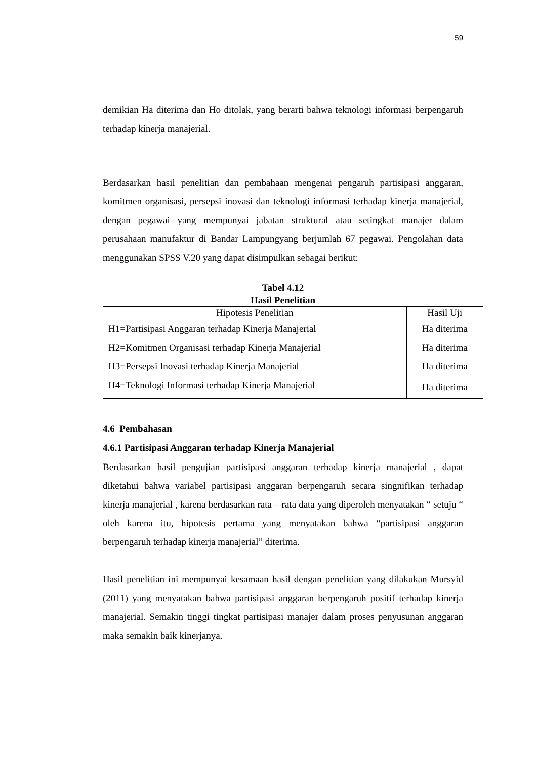59
demikian Ha diterima dan Ho ditolak, yang berarti bahwa teknologi informasi berpengaruh terhadap kinerja manajerial.
Berdasarkan hasil penelitian dan pembahaan mengenai pengaruh partisipasi anggaran, komitmen organisasi, persepsi inovasi dan teknologi informasi terhadap kinerja manajerial, dengan pegawai yang mempunyai jabatan struktural atau setingkat manajer dalam perusahaan manufaktur di Bandar Lampungyang berjumlah 67 pegawai. Pengolahan data menggunakan SPSS V.20 yang dapat disimpulkan sebagai berikut:
Tabel 4.12
Hasil Penelitian
| Hipotesis Penelitian | Hasil Uji |
| --- | --- |
| H1=Partisipasi Anggaran terhadap Kinerja Manajerial | Ha diterima |
| H2=Komitmen Organisasi terhadap Kinerja Manajerial | Ha diterima |
| H3=Persepsi Inovasi terhadap Kinerja Manajerial | Ha diterima |
| H4=Teknologi Informasi terhadap Kinerja Manajerial | Ha diterima |
4.6 Pembahasan
4.6.1 Partisipasi Anggaran terhadap Kinerja Manajerial
Berdasarkan hasil pengujian partisipasi anggaran terhadap kinerja manajerial , dapat diketahui bahwa variabel partisipasi anggaran berpengaruh secara singnifikan terhadap kinerja manajerial , karena berdasarkan rata – rata data yang diperoleh menyatakan “ setuju “ oleh karena itu, hipotesis pertama yang menyatakan bahwa “partisipasi anggaran berpengaruh terhadap kinerja manajerial” diterima.
Hasil penelitian ini mempunyai kesamaan hasil dengan penelitian yang dilakukan Mursyid (2011) yang menyatakan bahwa partisipasi anggaran berpengaruh positif terhadap kinerja manajerial. Semakin tinggi tingkat partisipasi manajer dalam proses penyusunan anggaran maka semakin baik kinerjanya.